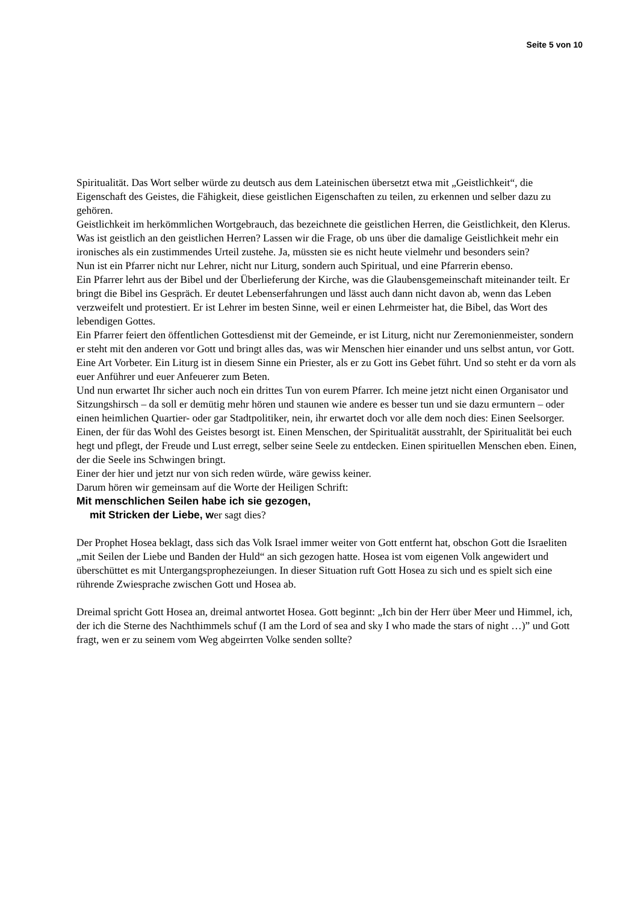Seite 5 von 10
Spiritualität. Das Wort selber würde zu deutsch aus dem Lateinischen übersetzt etwa mit „Geistlichkeit“, die Eigenschaft des Geistes, die Fähigkeit, diese geistlichen Eigenschaften zu teilen, zu erkennen und selber dazu zu gehören.
Geistlichkeit im herkömmlichen Wortgebrauch, das bezeichnete die geistlichen Herren, die Geistlichkeit, den Klerus.
Was ist geistlich an den geistlichen Herren? Lassen wir die Frage, ob uns über die damalige Geistlichkeit mehr ein ironisches als ein zustimmendes Urteil zustehe. Ja, müssten sie es nicht heute vielmehr und besonders sein?
Nun ist ein Pfarrer nicht nur Lehrer, nicht nur Liturg, sondern auch Spiritual, und eine Pfarrerin ebenso.
Ein Pfarrer lehrt aus der Bibel und der Überlieferung der Kirche, was die Glaubensgemeinschaft miteinander teilt. Er bringt die Bibel ins Gespräch. Er deutet Lebenserfahrungen und lässt auch dann nicht davon ab, wenn das Leben verzweifelt und protestiert. Er ist Lehrer im besten Sinne, weil er einen Lehrmeister hat, die Bibel, das Wort des lebendigen Gottes.
Ein Pfarrer feiert den öffentlichen Gottesdienst mit der Gemeinde, er ist Liturg, nicht nur Zeremonienmeister, sondern er steht mit den anderen vor Gott und bringt alles das, was wir Menschen hier einander und uns selbst antun, vor Gott. Eine Art Vorbeter. Ein Liturg ist in diesem Sinne ein Priester, als er zu Gott ins Gebet führt. Und so steht er da vorn als euer Anführer und euer Anfeuerer zum Beten.
Und nun erwartet Ihr sicher auch noch ein drittes Tun von eurem Pfarrer. Ich meine jetzt nicht einen Organisator und Sitzungshirsch – da soll er demütig mehr hören und staunen wie andere es besser tun und sie dazu ermuntern – oder einen heimlichen Quartier- oder gar Stadtpolitiker, nein, ihr erwartet doch vor alle dem noch dies: Einen Seelsorger. Einen, der für das Wohl des Geistes besorgt ist. Einen Menschen, der Spiritualität ausstrahlt, der Spiritualität bei euch hegt und pflegt, der Freude und Lust erregt, selber seine Seele zu entdecken. Einen spirituellen Menschen eben. Einen, der die Seele ins Schwingen bringt.
Einer der hier und jetzt nur von sich reden würde, wäre gewiss keiner.
Darum hören wir gemeinsam auf die Worte der Heiligen Schrift:
Mit menschlichen Seilen habe ich sie gezogen,
mit Stricken der Liebe, wer sagt dies?
Der Prophet Hosea beklagt, dass sich das Volk Israel immer weiter von Gott entfernt hat, obschon Gott die Israeliten „mit Seilen der Liebe und Banden der Huld“ an sich gezogen hatte. Hosea ist vom eigenen Volk angewidert und überschüttet es mit Untergangsprophezeiungen. In dieser Situation ruft Gott Hosea zu sich und es spielt sich eine rührende Zwiesprache zwischen Gott und Hosea ab.
Dreimal spricht Gott Hosea an, dreimal antwortet Hosea. Gott beginnt: „Ich bin der Herr über Meer und Himmel, ich, der ich die Sterne des Nachthimmels schuf (I am the Lord of sea and sky I who made the stars of night …)” und Gott fragt, wen er zu seinem vom Weg abgeirrten Volke senden sollte?